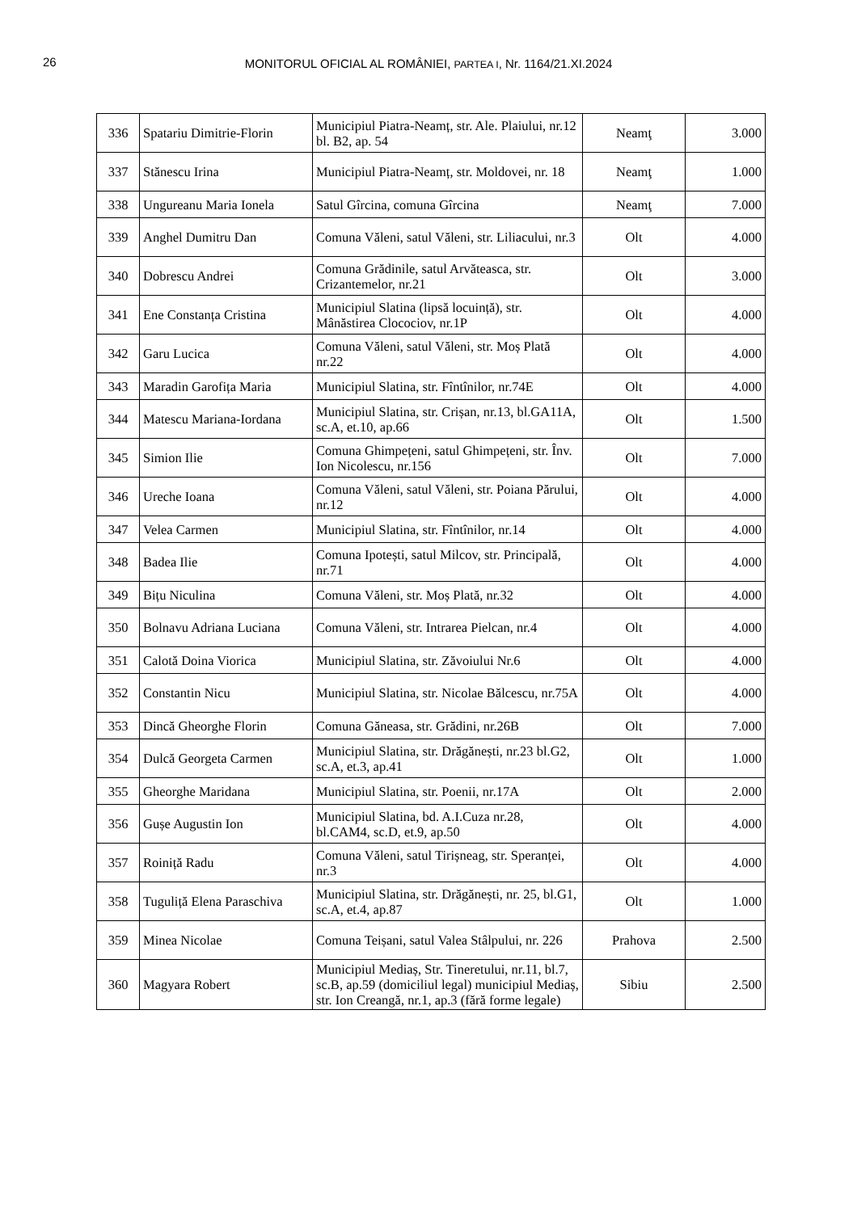26
MONITORUL OFICIAL AL ROMÂNIEI, PARTEA I, Nr. 1164/21.XI.2024
| 336 | Spatariu Dimitrie-Florin | Municipiul Piatra-Neamț, str. Ale. Plaiului, nr.12 bl. B2, ap. 54 | Neamţ | 3.000 |
| 337 | Stănescu Irina | Municipiul Piatra-Neamț, str. Moldovei, nr. 18 | Neamţ | 1.000 |
| 338 | Ungureanu Maria Ionela | Satul Gîrcina, comuna Gîrcina | Neamţ | 7.000 |
| 339 | Anghel Dumitru Dan | Comuna Văleni, satul Văleni, str. Liliacului, nr.3 | Olt | 4.000 |
| 340 | Dobrescu Andrei | Comuna Grădinile, satul Arvăteasca, str. Crizantemelor, nr.21 | Olt | 3.000 |
| 341 | Ene Constanța Cristina | Municipiul Slatina (lipsă locuință), str. Mânăstirea Clocociov, nr.1P | Olt | 4.000 |
| 342 | Garu Lucica | Comuna Văleni, satul Văleni, str. Moș Plată nr.22 | Olt | 4.000 |
| 343 | Maradin Garofița Maria | Municipiul Slatina, str. Fîntînilor, nr.74E | Olt | 4.000 |
| 344 | Matescu Mariana-Iordana | Municipiul Slatina, str. Crișan, nr.13, bl.GA11A, sc.A, et.10, ap.66 | Olt | 1.500 |
| 345 | Simion Ilie | Comuna Ghimpețeni, satul Ghimpețeni, str. Înv. Ion Nicolescu, nr.156 | Olt | 7.000 |
| 346 | Ureche Ioana | Comuna Văleni, satul Văleni, str. Poiana Părului, nr.12 | Olt | 4.000 |
| 347 | Velea Carmen | Municipiul Slatina, str. Fîntînilor, nr.14 | Olt | 4.000 |
| 348 | Badea Ilie | Comuna Ipotești, satul Milcov, str. Principală, nr.71 | Olt | 4.000 |
| 349 | Bițu Niculina | Comuna Văleni, str. Moș Plată, nr.32 | Olt | 4.000 |
| 350 | Bolnavu Adriana Luciana | Comuna Văleni, str. Intrarea Pielcan, nr.4 | Olt | 4.000 |
| 351 | Calotă Doina Viorica | Municipiul Slatina, str. Zăvoiului Nr.6 | Olt | 4.000 |
| 352 | Constantin Nicu | Municipiul Slatina, str. Nicolae Bălcescu, nr.75A | Olt | 4.000 |
| 353 | Dincă Gheorghe Florin | Comuna Găneasa, str. Grădini, nr.26B | Olt | 7.000 |
| 354 | Dulcă Georgeta Carmen | Municipiul Slatina, str. Drăgănești, nr.23 bl.G2, sc.A, et.3, ap.41 | Olt | 1.000 |
| 355 | Gheorghe Maridana | Municipiul Slatina, str. Poenii, nr.17A | Olt | 2.000 |
| 356 | Gușe Augustin Ion | Municipiul Slatina, bd. A.I.Cuza nr.28, bl.CAM4, sc.D, et.9, ap.50 | Olt | 4.000 |
| 357 | Roiniță Radu | Comuna Văleni, satul Tirișneag, str. Speranței, nr.3 | Olt | 4.000 |
| 358 | Tuguliță Elena Paraschiva | Municipiul Slatina, str. Drăgănești, nr. 25, bl.G1, sc.A, et.4, ap.87 | Olt | 1.000 |
| 359 | Minea Nicolae | Comuna Teișani, satul Valea Stâlpului, nr. 226 | Prahova | 2.500 |
| 360 | Magyara Robert | Municipiul Mediaș, Str. Tineretului, nr.11, bl.7, sc.B, ap.59 (domiciliul legal) municipiul Mediaș, str. Ion Creangă, nr.1, ap.3 (fără forme legale) | Sibiu | 2.500 |